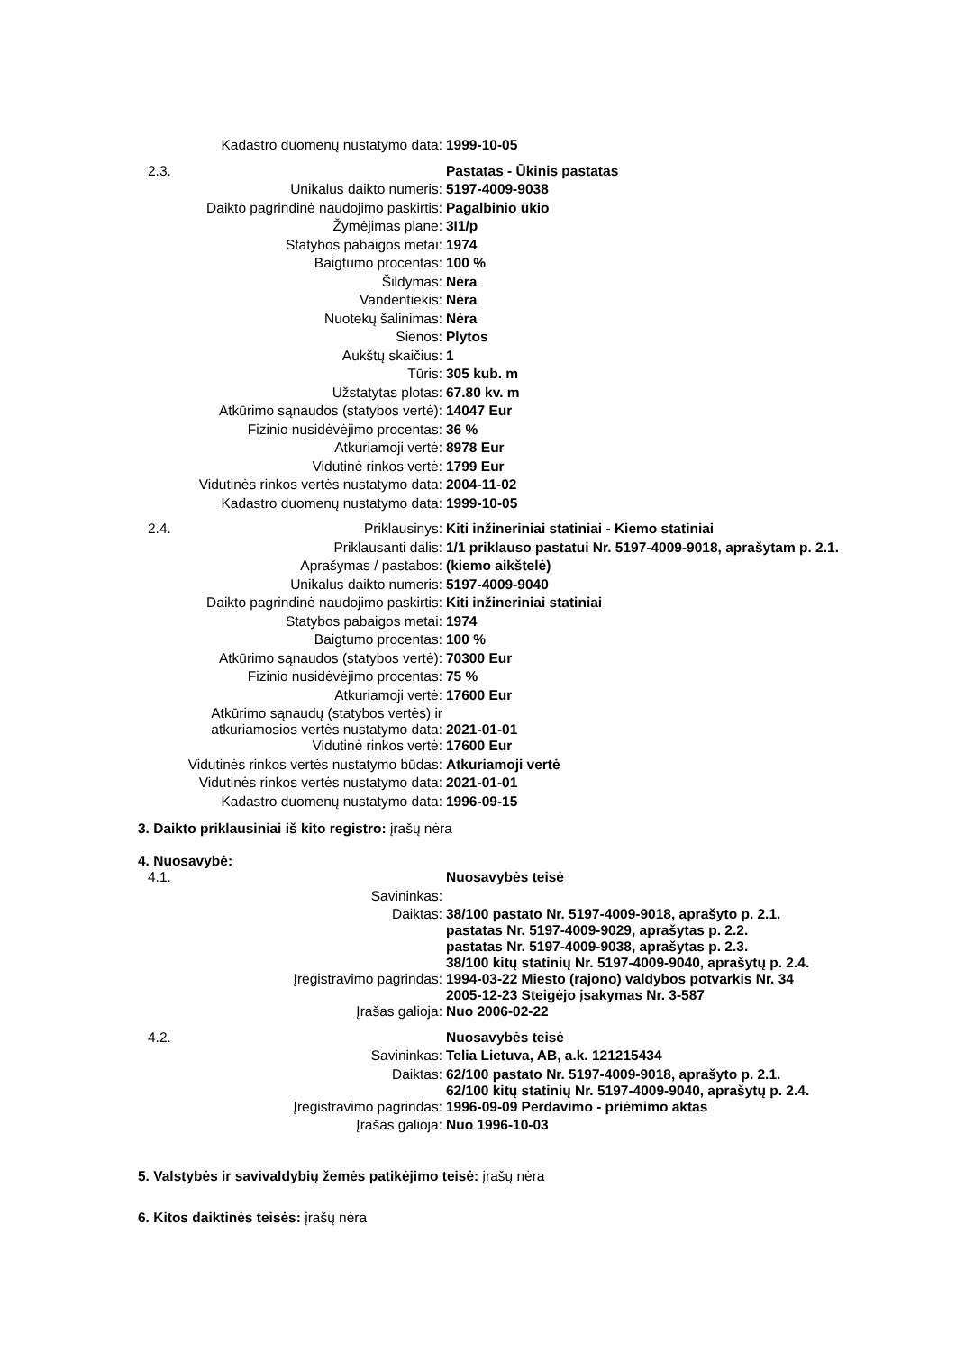| | Kadastro duomenų nustatymo data: | 1999-10-05 |
| 2.3. | | Pastatas - Ūkinis pastatas |
| | Unikalus daikto numeris: | 5197-4009-9038 |
| | Daikto pagrindinė naudojimo paskirtis: | Pagalbinio ūkio |
| | Žymėjimas plane: | 3I1/p |
| | Statybos pabaigos metai: | 1974 |
| | Baigtumo procentas: | 100 % |
| | Šildymas: | Nėra |
| | Vandentiekis: | Nėra |
| | Nuotekų šalinimas: | Nėra |
| | Sienos: | Plytos |
| | Aukštų skaičius: | 1 |
| | Tūris: | 305 kub. m |
| | Užstatytas plotas: | 67.80 kv. m |
| | Atkūrimo sąnaudos (statybos vertė): | 14047 Eur |
| | Fizinio nusidėvėjimo procentas: | 36 % |
| | Atkuriamoji vertė: | 8978 Eur |
| | Vidutinė rinkos vertė: | 1799 Eur |
| | Vidutinės rinkos vertės nustatymo data: | 2004-11-02 |
| | Kadastro duomenų nustatymo data: | 1999-10-05 |
| 2.4. | Priklausinys: | Kiti inžineriniai statiniai - Kiemo statiniai |
| | Priklausanti dalis: | 1/1 priklauso pastatui Nr. 5197-4009-9018, aprašytam p. 2.1. |
| | Aprašymas / pastabos: | (kiemo aikštelė) |
| | Unikalus daikto numeris: | 5197-4009-9040 |
| | Daikto pagrindinė naudojimo paskirtis: | Kiti inžineriniai statiniai |
| | Statybos pabaigos metai: | 1974 |
| | Baigtumo procentas: | 100 % |
| | Atkūrimo sąnaudos (statybos vertė): | 70300 Eur |
| | Fizinio nusidėvėjimo procentas: | 75 % |
| | Atkuriamoji vertė: | 17600 Eur |
| | Atkūrimo sąnaudų (statybos vertės) ir atkuriamosios vertės nustatymo data: | 2021-01-01 |
| | Vidutinė rinkos vertė: | 17600 Eur |
| | Vidutinės rinkos vertės nustatymo būdas: | Atkuriamoji vertė |
| | Vidutinės rinkos vertės nustatymo data: | 2021-01-01 |
| | Kadastro duomenų nustatymo data: | 1996-09-15 |
3. Daikto priklausiniai iš kito registro: įrašų nėra
4. Nuosavybė:
| 4.1. | | Nuosavybės teisė |
| | Savininkas: | |
| | Daiktas: | 38/100 pastato Nr. 5197-4009-9018, aprašyto p. 2.1. pastatas Nr. 5197-4009-9029, aprašytas p. 2.2. pastatas Nr. 5197-4009-9038, aprašytas p. 2.3. 38/100 kitų statinių Nr. 5197-4009-9040, aprašytų p. 2.4. |
| | Įregistravimo pagrindas: | 1994-03-22 Miesto (rajono) valdybos potvarkis Nr. 34 2005-12-23 Steigėjo įsakymas Nr. 3-587 |
| | Įrašas galioja: | Nuo 2006-02-22 |
| 4.2. | | Nuosavybės teisė |
| | Savininkas: | Telia Lietuva, AB, a.k. 121215434 |
| | Daiktas: | 62/100 pastato Nr. 5197-4009-9018, aprašyto p. 2.1. 62/100 kitų statinių Nr. 5197-4009-9040, aprašytų p. 2.4. |
| | Įregistravimo pagrindas: | 1996-09-09 Perdavimo - priėmimo aktas |
| | Įrašas galioja: | Nuo 1996-10-03 |
5. Valstybės ir savivaldybių žemės patikėjimo teisė: įrašų nėra
6. Kitos daiktinės teisės: įrašų nėra